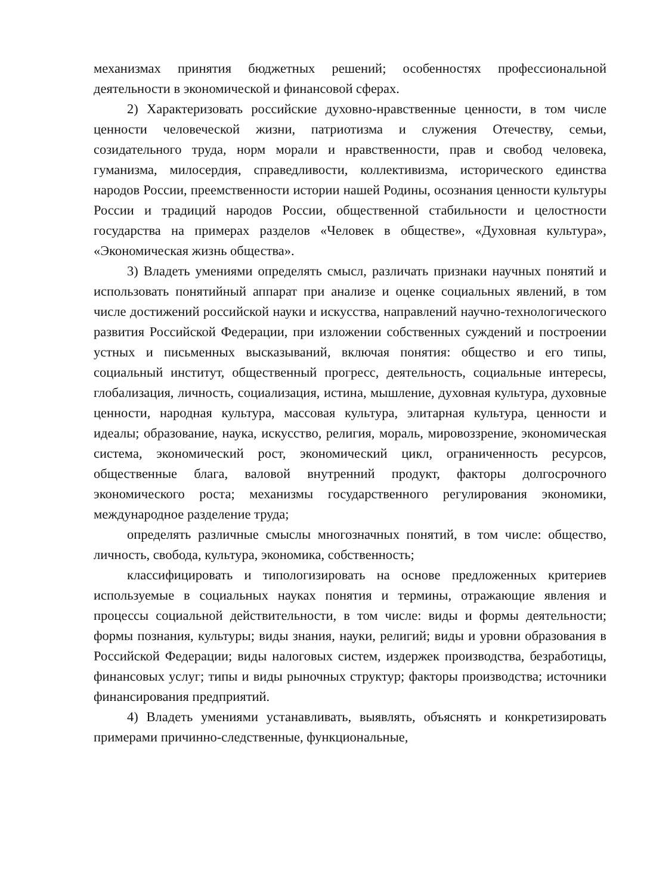механизмах принятия бюджетных решений; особенностях профессиональной деятельности в экономической и финансовой сферах.
2) Характеризовать российские духовно-нравственные ценности, в том числе ценности человеческой жизни, патриотизма и служения Отечеству, семьи, созидательного труда, норм морали и нравственности, прав и свобод человека, гуманизма, милосердия, справедливости, коллективизма, исторического единства народов России, преемственности истории нашей Родины, осознания ценности культуры России и традиций народов России, общественной стабильности и целостности государства на примерах разделов «Человек в обществе», «Духовная культура», «Экономическая жизнь общества».
3) Владеть умениями определять смысл, различать признаки научных понятий и использовать понятийный аппарат при анализе и оценке социальных явлений, в том числе достижений российской науки и искусства, направлений научно-технологического развития Российской Федерации, при изложении собственных суждений и построении устных и письменных высказываний, включая понятия: общество и его типы, социальный институт, общественный прогресс, деятельность, социальные интересы, глобализация, личность, социализация, истина, мышление, духовная культура, духовные ценности, народная культура, массовая культура, элитарная культура, ценности и идеалы; образование, наука, искусство, религия, мораль, мировоззрение, экономическая система, экономический рост, экономический цикл, ограниченность ресурсов, общественные блага, валовой внутренний продукт, факторы долгосрочного экономического роста; механизмы государственного регулирования экономики, международное разделение труда;
определять различные смыслы многозначных понятий, в том числе: общество, личность, свобода, культура, экономика, собственность;
классифицировать и типологизировать на основе предложенных критериев используемые в социальных науках понятия и термины, отражающие явления и процессы социальной действительности, в том числе: виды и формы деятельности; формы познания, культуры; виды знания, науки, религий; виды и уровни образования в Российской Федерации; виды налоговых систем, издержек производства, безработицы, финансовых услуг; типы и виды рыночных структур; факторы производства; источники финансирования предприятий.
4) Владеть умениями устанавливать, выявлять, объяснять и конкретизировать примерами причинно-следственные, функциональные,